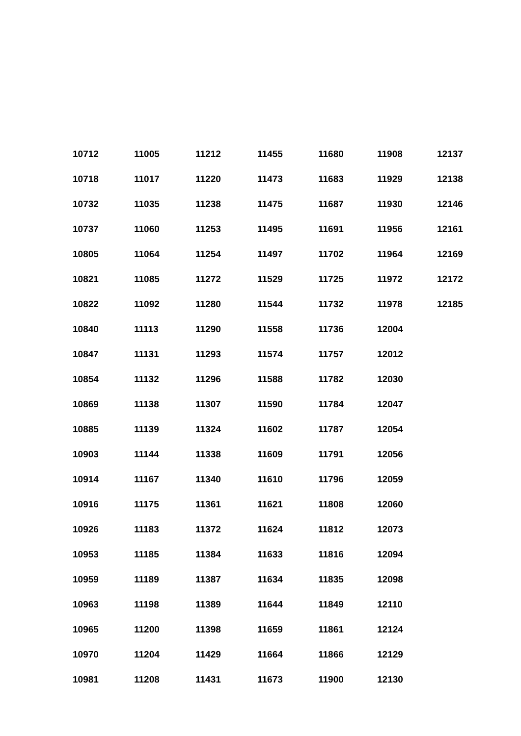| 10712 | 11005 | 11212 | 11455 | 11680 | 11908 | 12137 |
| 10718 | 11017 | 11220 | 11473 | 11683 | 11929 | 12138 |
| 10732 | 11035 | 11238 | 11475 | 11687 | 11930 | 12146 |
| 10737 | 11060 | 11253 | 11495 | 11691 | 11956 | 12161 |
| 10805 | 11064 | 11254 | 11497 | 11702 | 11964 | 12169 |
| 10821 | 11085 | 11272 | 11529 | 11725 | 11972 | 12172 |
| 10822 | 11092 | 11280 | 11544 | 11732 | 11978 | 12185 |
| 10840 | 11113 | 11290 | 11558 | 11736 | 12004 | |
| 10847 | 11131 | 11293 | 11574 | 11757 | 12012 | |
| 10854 | 11132 | 11296 | 11588 | 11782 | 12030 | |
| 10869 | 11138 | 11307 | 11590 | 11784 | 12047 | |
| 10885 | 11139 | 11324 | 11602 | 11787 | 12054 | |
| 10903 | 11144 | 11338 | 11609 | 11791 | 12056 | |
| 10914 | 11167 | 11340 | 11610 | 11796 | 12059 | |
| 10916 | 11175 | 11361 | 11621 | 11808 | 12060 | |
| 10926 | 11183 | 11372 | 11624 | 11812 | 12073 | |
| 10953 | 11185 | 11384 | 11633 | 11816 | 12094 | |
| 10959 | 11189 | 11387 | 11634 | 11835 | 12098 | |
| 10963 | 11198 | 11389 | 11644 | 11849 | 12110 | |
| 10965 | 11200 | 11398 | 11659 | 11861 | 12124 | |
| 10970 | 11204 | 11429 | 11664 | 11866 | 12129 | |
| 10981 | 11208 | 11431 | 11673 | 11900 | 12130 | |